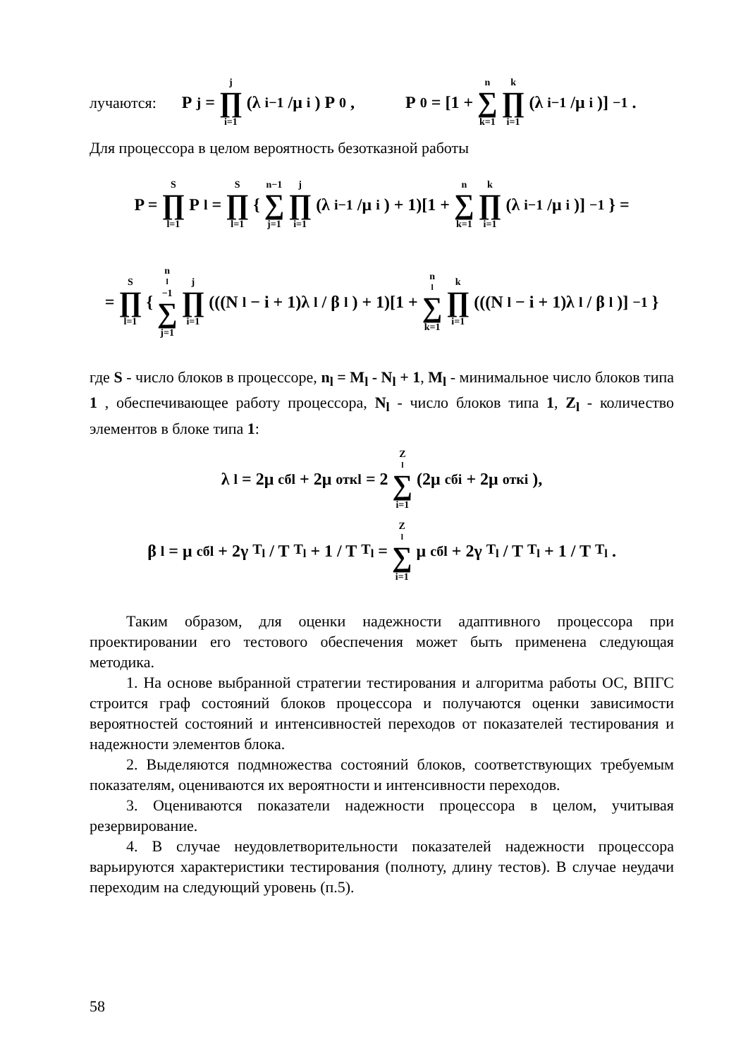лучаются: P<sub>j</sub> = j ∏ i=1 (λ<sub>i−1</sub>/μ<sub>i</sub>) P<sub>0</sub>, P<sub>0</sub> = [1 + n ∑ k=1 k ∏ i=1 (λ<sub>i−1</sub>/μ<sub>i</sub>)]<sup>−1</sup>.
Для процессора в целом вероятность безотказной работы
P = S ∏ l=1 P<sub>l</sub> = S ∏ l=1 { n−1 ∑ j=1 j ∏ i=1 (λ<sub>i−1</sub>/μ<sub>i</sub>) + 1)[1 + n ∑ k=1 k ∏ i=1 (λ<sub>i−1</sub>/μ<sub>i</sub>)]<sup>−1</sup>} =
= S ∏ l=1 { n<sub>l</sub>−1 ∑ j=1 j ∏ i=1 (((N<sub>l</sub> − i + 1)λ<sub>l</sub> / β<sub>l</sub>) + 1)[1 + n<sub>l</sub> ∑ k=1 k ∏ i=1 (((N<sub>l</sub> − i + 1)λ<sub>l</sub> / β<sub>l</sub>)]<sup>−1</sup>}
где S - число блоков в процессоре, n<sub>l</sub> = M<sub>l</sub> - N<sub>l</sub> + 1, M<sub>l</sub> - минимальное число блоков типа 1 , обеспечивающее работу процессора, N<sub>l</sub> - число блоков типа 1, Z<sub>l</sub> - количество элементов в блоке типа 1:
λ<sub>l</sub> = 2μ<sub>сбl</sub> + 2μ<sub>откl</sub> = 2 Z<sub>l</sub> ∑ i=1 (2μ<sub>сбi</sub> + 2μ<sub>откi</sub>),
β<sub>l</sub> = μ<sub>сбl</sub> + 2γ<sub>T<sub>l</sub></sub> / T<sub>T<sub>l</sub></sub> + 1 / T<sub>T<sub>l</sub></sub> = Z<sub>l</sub> ∑ i=1 μ<sub>сбl</sub> + 2γ<sub>T<sub>l</sub></sub> / T<sub>T<sub>l</sub></sub> + 1 / T<sub>T<sub>l</sub></sub>.
Таким образом, для оценки надежности адаптивного процессора при проектировании его тестового обеспечения может быть применена следующая методика.
1. На основе выбранной стратегии тестирования и алгоритма работы ОС, ВПГС строится граф состояний блоков процессора и получаются оценки зависимости вероятностей состояний и интенсивностей переходов от показателей тестирования и надежности элементов блока.
2. Выделяются подмножества состояний блоков, соответствующих требуемым показателям, оцениваются их вероятности и интенсивности переходов.
3. Оцениваются показатели надежности процессора в целом, учитывая резервирование.
4. В случае неудовлетворительности показателей надежности процессора варьируются характеристики тестирования (полноту, длину тестов). В случае неудачи переходим на следующий уровень (п.5).
58